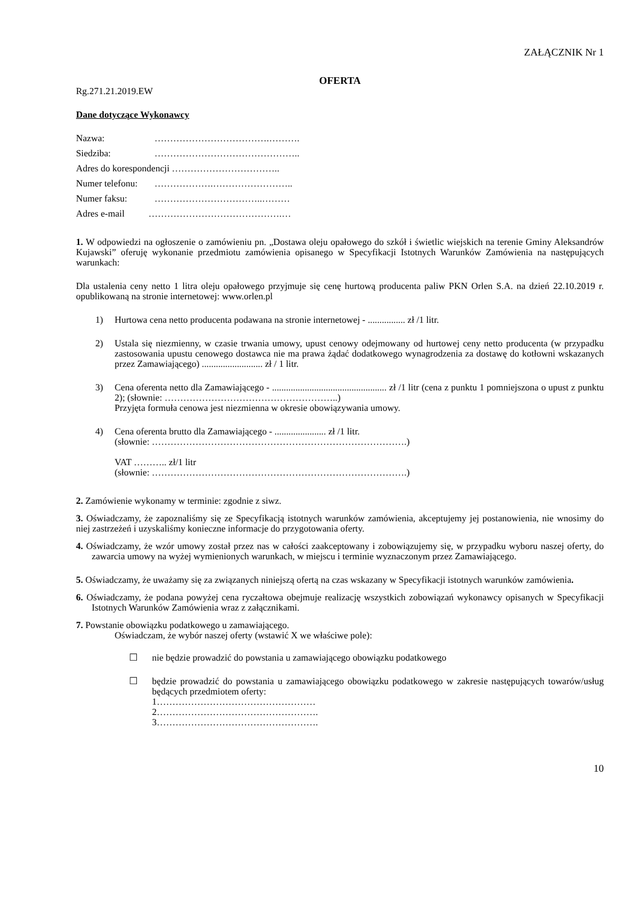ZAŁĄCZNIK Nr 1
OFERTA
Rg.271.21.2019.EW
Dane dotyczące Wykonawcy
Nazwa: ……………………………….……….
Siedziba: ………………………………………..
Adres do korespondencji ……………………………..
Numer telefonu: ……………….……………………..
Numer faksu: ……………………………..………
Adres e-mail …………………………………….…
1. W odpowiedzi na ogłoszenie o zamówieniu pn. „Dostawa oleju opałowego do szkół i świetlic wiejskich na terenie Gminy Aleksandrów Kujawski” oferuję wykonanie przedmiotu zamówienia opisanego w Specyfikacji Istotnych Warunków Zamówienia na następujących warunkach:
Dla ustalenia ceny netto 1 litra oleju opałowego przyjmuje się cenę hurtową producenta paliw PKN Orlen S.A. na dzień 22.10.2019 r. opublikowaną na stronie internetowej: www.orlen.pl
1) Hurtowa cena netto producenta podawana na stronie internetowej - ................ zł /1 litr.
2) Ustala się niezmienny, w czasie trwania umowy, upust cenowy odejmowany od hurtowej ceny netto producenta (w przypadku zastosowania upustu cenowego dostawca nie ma prawa żądać dodatkowego wynagrodzenia za dostawę do kotłowni wskazanych przez Zamawiającego) .......................... zł / 1 litr.
3) Cena oferenta netto dla Zamawiającego - ................................................. zł /1 litr (cena z punktu 1 pomniejszona o upust z punktu 2); (słownie: ………………………………………………..)
Przyjęta formuła cenowa jest niezmienna w okresie obowiązywania umowy.
4) Cena oferenta brutto dla Zamawiającego - ...................... zł /1 litr.
(słownie: ……………………………………………………………………….)
VAT ……….. zł/1 litr
(słownie: ……………………………………………………………………….)
2. Zamówienie wykonamy w terminie: zgodnie z siwz.
3. Oświadczamy, że zapoznaliśmy się ze Specyfikacją istotnych warunków zamówienia, akceptujemy jej postanowienia, nie wnosimy do niej zastrzeżeń i uzyskaliśmy konieczne informacje do przygotowania oferty.
4. Oświadczamy, że wzór umowy został przez nas w całości zaakceptowany i zobowiązujemy się, w przypadku wyboru naszej oferty, do zawarcia umowy na wyżej wymienionych warunkach, w miejscu i terminie wyznaczonym przez Zamawiającego.
5. Oświadczamy, że uważamy się za związanych niniejszą ofertą na czas wskazany w Specyfikacji istotnych warunków zamówienia.
6. Oświadczamy, że podana powyżej cena ryczałtowa obejmuje realizację wszystkich zobowiązań wykonawcy opisanych w Specyfikacji Istotnych Warunków Zamówienia wraz z załącznikami.
7. Powstanie obowiązku podatkowego u zamawiającego.
Oświadczam, że wybór naszej oferty (wstawić X we właściwe pole):
☐ nie będzie prowadzić do powstania u zamawiającego obowiązku podatkowego
☐ będzie prowadzić do powstania u zamawiającego obowiązku podatkowego w zakresie następujących towarów/usług będących przedmiotem oferty:
1……………………………………………
2…………………………………………….
3…………………………………………….
10